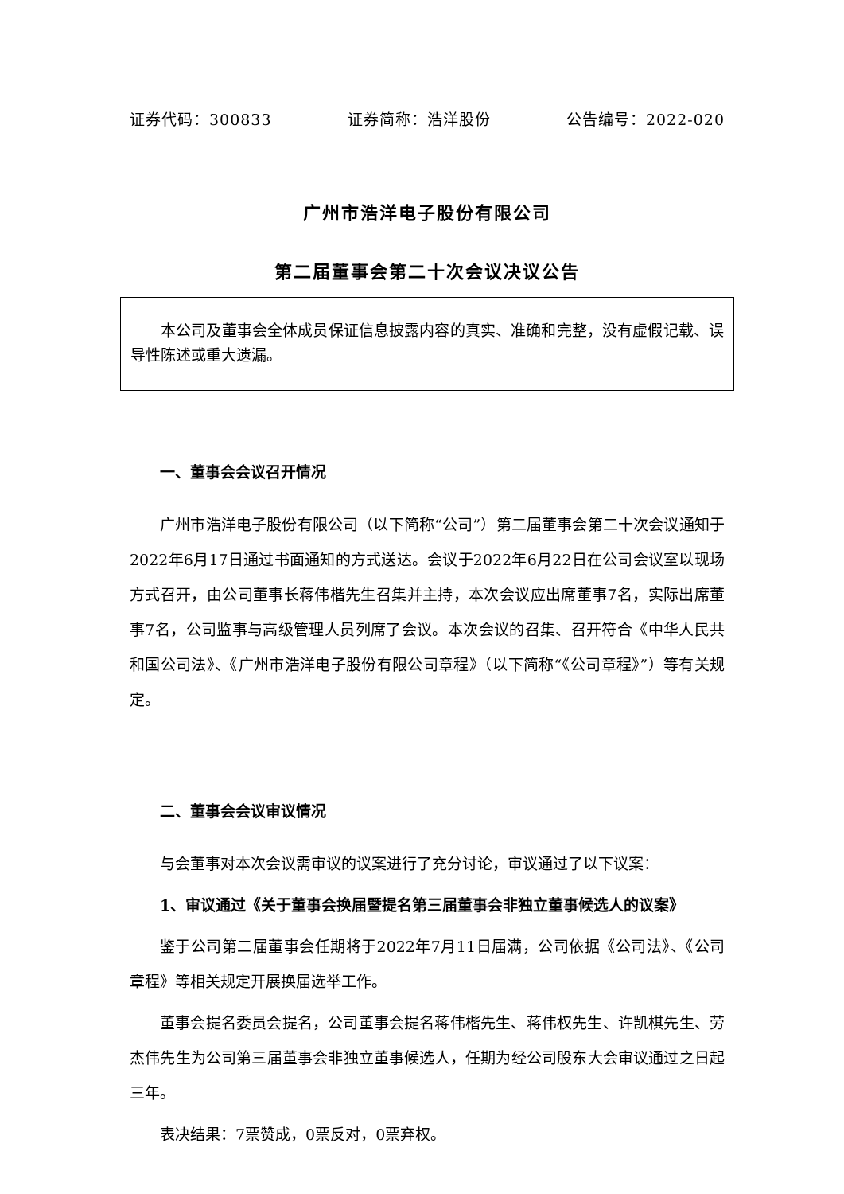证券代码：300833 证券简称：浩洋股份 公告编号：2022-020
广州市浩洋电子股份有限公司
第二届董事会第二十次会议决议公告
本公司及董事会全体成员保证信息披露内容的真实、准确和完整，没有虚假记载、误导性陈述或重大遗漏。
一、董事会会议召开情况
广州市浩洋电子股份有限公司（以下简称“公司”）第二届董事会第二十次会议通知于2022年6月17日通过书面通知的方式送达。会议于2022年6月22日在公司会议室以现场方式召开，由公司董事长蒋伟楷先生召集并主持，本次会议应出席董事7名，实际出席董事7名，公司监事与高级管理人员列席了会议。本次会议的召集、召开符合《中华人民共和国公司法》、《广州市浩洋电子股份有限公司章程》（以下简称“《公司章程》”）等有关规定。
二、董事会会议审议情况
与会董事对本次会议需审议的议案进行了充分讨论，审议通过了以下议案：
1、审议通过《关于董事会换届暨提名第三届董事会非独立董事候选人的议案》
鉴于公司第二届董事会任期将于2022年7月11日届满，公司依据《公司法》、《公司章程》等相关规定开展换届选举工作。
董事会提名委员会提名，公司董事会提名蒋伟楷先生、蒋伟权先生、许凯棋先生、劳杰伟先生为公司第三届董事会非独立董事候选人，任期为经公司股东大会审议通过之日起三年。
表决结果：7票赞成，0票反对，0票弃权。